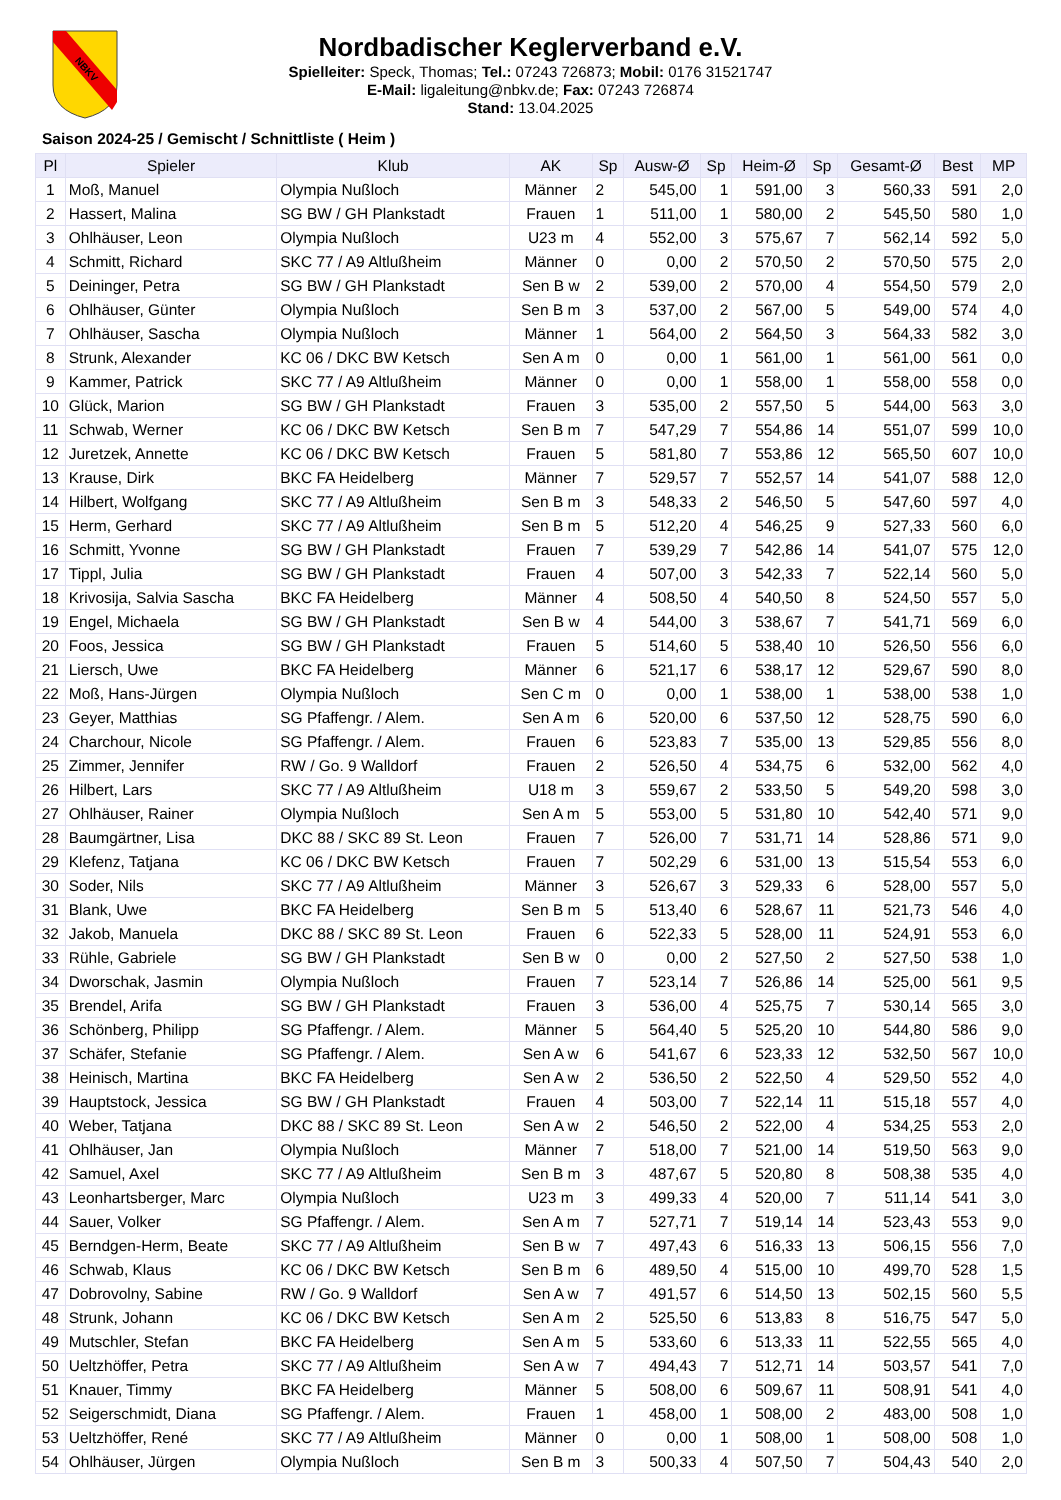NBKV
Nordbadischer Keglerverband e.V.
Spielleiter: Speck, Thomas; Tel.: 07243 726873; Mobil: 0176 31521747
E-Mail: ligaleitung@nbkv.de; Fax: 07243 726874
Stand: 13.04.2025
Saison 2024-25 / Gemischt / Schnittliste ( Heim )
| Pl | Spieler | Klub | AK | Sp | Ausw-Ø | Sp | Heim-Ø | Sp | Gesamt-Ø | Best | MP |
| --- | --- | --- | --- | --- | --- | --- | --- | --- | --- | --- | --- |
| 1 | Moß, Manuel | Olympia Nußloch | Männer | 2 | 545,00 | 1 | 591,00 | 3 | 560,33 | 591 | 2,0 |
| 2 | Hassert, Malina | SG BW / GH Plankstadt | Frauen | 1 | 511,00 | 1 | 580,00 | 2 | 545,50 | 580 | 1,0 |
| 3 | Ohlhäuser, Leon | Olympia Nußloch | U23 m | 4 | 552,00 | 3 | 575,67 | 7 | 562,14 | 592 | 5,0 |
| 4 | Schmitt, Richard | SKC 77 / A9 Altlußheim | Männer | 0 | 0,00 | 2 | 570,50 | 2 | 570,50 | 575 | 2,0 |
| 5 | Deininger, Petra | SG BW / GH Plankstadt | Sen B w | 2 | 539,00 | 2 | 570,00 | 4 | 554,50 | 579 | 2,0 |
| 6 | Ohlhäuser, Günter | Olympia Nußloch | Sen B m | 3 | 537,00 | 2 | 567,00 | 5 | 549,00 | 574 | 4,0 |
| 7 | Ohlhäuser, Sascha | Olympia Nußloch | Männer | 1 | 564,00 | 2 | 564,50 | 3 | 564,33 | 582 | 3,0 |
| 8 | Strunk, Alexander | KC 06 / DKC BW Ketsch | Sen A m | 0 | 0,00 | 1 | 561,00 | 1 | 561,00 | 561 | 0,0 |
| 9 | Kammer, Patrick | SKC 77 / A9 Altlußheim | Männer | 0 | 0,00 | 1 | 558,00 | 1 | 558,00 | 558 | 0,0 |
| 10 | Glück, Marion | SG BW / GH Plankstadt | Frauen | 3 | 535,00 | 2 | 557,50 | 5 | 544,00 | 563 | 3,0 |
| 11 | Schwab, Werner | KC 06 / DKC BW Ketsch | Sen B m | 7 | 547,29 | 7 | 554,86 | 14 | 551,07 | 599 | 10,0 |
| 12 | Juretzek, Annette | KC 06 / DKC BW Ketsch | Frauen | 5 | 581,80 | 7 | 553,86 | 12 | 565,50 | 607 | 10,0 |
| 13 | Krause, Dirk | BKC FA Heidelberg | Männer | 7 | 529,57 | 7 | 552,57 | 14 | 541,07 | 588 | 12,0 |
| 14 | Hilbert, Wolfgang | SKC 77 / A9 Altlußheim | Sen B m | 3 | 548,33 | 2 | 546,50 | 5 | 547,60 | 597 | 4,0 |
| 15 | Herm, Gerhard | SKC 77 / A9 Altlußheim | Sen B m | 5 | 512,20 | 4 | 546,25 | 9 | 527,33 | 560 | 6,0 |
| 16 | Schmitt, Yvonne | SG BW / GH Plankstadt | Frauen | 7 | 539,29 | 7 | 542,86 | 14 | 541,07 | 575 | 12,0 |
| 17 | Tippl, Julia | SG BW / GH Plankstadt | Frauen | 4 | 507,00 | 3 | 542,33 | 7 | 522,14 | 560 | 5,0 |
| 18 | Krivosija, Salvia Sascha | BKC FA Heidelberg | Männer | 4 | 508,50 | 4 | 540,50 | 8 | 524,50 | 557 | 5,0 |
| 19 | Engel, Michaela | SG BW / GH Plankstadt | Sen B w | 4 | 544,00 | 3 | 538,67 | 7 | 541,71 | 569 | 6,0 |
| 20 | Foos, Jessica | SG BW / GH Plankstadt | Frauen | 5 | 514,60 | 5 | 538,40 | 10 | 526,50 | 556 | 6,0 |
| 21 | Liersch, Uwe | BKC FA Heidelberg | Männer | 6 | 521,17 | 6 | 538,17 | 12 | 529,67 | 590 | 8,0 |
| 22 | Moß, Hans-Jürgen | Olympia Nußloch | Sen C m | 0 | 0,00 | 1 | 538,00 | 1 | 538,00 | 538 | 1,0 |
| 23 | Geyer, Matthias | SG Pfaffengr. / Alem. | Sen A m | 6 | 520,00 | 6 | 537,50 | 12 | 528,75 | 590 | 6,0 |
| 24 | Charchour, Nicole | SG Pfaffengr. / Alem. | Frauen | 6 | 523,83 | 7 | 535,00 | 13 | 529,85 | 556 | 8,0 |
| 25 | Zimmer, Jennifer | RW / Go. 9 Walldorf | Frauen | 2 | 526,50 | 4 | 534,75 | 6 | 532,00 | 562 | 4,0 |
| 26 | Hilbert, Lars | SKC 77 / A9 Altlußheim | U18 m | 3 | 559,67 | 2 | 533,50 | 5 | 549,20 | 598 | 3,0 |
| 27 | Ohlhäuser, Rainer | Olympia Nußloch | Sen A m | 5 | 553,00 | 5 | 531,80 | 10 | 542,40 | 571 | 9,0 |
| 28 | Baumgärtner, Lisa | DKC 88 / SKC 89 St. Leon | Frauen | 7 | 526,00 | 7 | 531,71 | 14 | 528,86 | 571 | 9,0 |
| 29 | Klefenz, Tatjana | KC 06 / DKC BW Ketsch | Frauen | 7 | 502,29 | 6 | 531,00 | 13 | 515,54 | 553 | 6,0 |
| 30 | Soder, Nils | SKC 77 / A9 Altlußheim | Männer | 3 | 526,67 | 3 | 529,33 | 6 | 528,00 | 557 | 5,0 |
| 31 | Blank, Uwe | BKC FA Heidelberg | Sen B m | 5 | 513,40 | 6 | 528,67 | 11 | 521,73 | 546 | 4,0 |
| 32 | Jakob, Manuela | DKC 88 / SKC 89 St. Leon | Frauen | 6 | 522,33 | 5 | 528,00 | 11 | 524,91 | 553 | 6,0 |
| 33 | Rühle, Gabriele | SG BW / GH Plankstadt | Sen B w | 0 | 0,00 | 2 | 527,50 | 2 | 527,50 | 538 | 1,0 |
| 34 | Dworschak, Jasmin | Olympia Nußloch | Frauen | 7 | 523,14 | 7 | 526,86 | 14 | 525,00 | 561 | 9,5 |
| 35 | Brendel, Arifa | SG BW / GH Plankstadt | Frauen | 3 | 536,00 | 4 | 525,75 | 7 | 530,14 | 565 | 3,0 |
| 36 | Schönberg, Philipp | SG Pfaffengr. / Alem. | Männer | 5 | 564,40 | 5 | 525,20 | 10 | 544,80 | 586 | 9,0 |
| 37 | Schäfer, Stefanie | SG Pfaffengr. / Alem. | Sen A w | 6 | 541,67 | 6 | 523,33 | 12 | 532,50 | 567 | 10,0 |
| 38 | Heinisch, Martina | BKC FA Heidelberg | Sen A w | 2 | 536,50 | 2 | 522,50 | 4 | 529,50 | 552 | 4,0 |
| 39 | Hauptstock, Jessica | SG BW / GH Plankstadt | Frauen | 4 | 503,00 | 7 | 522,14 | 11 | 515,18 | 557 | 4,0 |
| 40 | Weber, Tatjana | DKC 88 / SKC 89 St. Leon | Sen A w | 2 | 546,50 | 2 | 522,00 | 4 | 534,25 | 553 | 2,0 |
| 41 | Ohlhäuser, Jan | Olympia Nußloch | Männer | 7 | 518,00 | 7 | 521,00 | 14 | 519,50 | 563 | 9,0 |
| 42 | Samuel, Axel | SKC 77 / A9 Altlußheim | Sen B m | 3 | 487,67 | 5 | 520,80 | 8 | 508,38 | 535 | 4,0 |
| 43 | Leonhartsberger, Marc | Olympia Nußloch | U23 m | 3 | 499,33 | 4 | 520,00 | 7 | 511,14 | 541 | 3,0 |
| 44 | Sauer, Volker | SG Pfaffengr. / Alem. | Sen A m | 7 | 527,71 | 7 | 519,14 | 14 | 523,43 | 553 | 9,0 |
| 45 | Berndgen-Herm, Beate | SKC 77 / A9 Altlußheim | Sen B w | 7 | 497,43 | 6 | 516,33 | 13 | 506,15 | 556 | 7,0 |
| 46 | Schwab, Klaus | KC 06 / DKC BW Ketsch | Sen B m | 6 | 489,50 | 4 | 515,00 | 10 | 499,70 | 528 | 1,5 |
| 47 | Dobrovolny, Sabine | RW / Go. 9 Walldorf | Sen A w | 7 | 491,57 | 6 | 514,50 | 13 | 502,15 | 560 | 5,5 |
| 48 | Strunk, Johann | KC 06 / DKC BW Ketsch | Sen A m | 2 | 525,50 | 6 | 513,83 | 8 | 516,75 | 547 | 5,0 |
| 49 | Mutschler, Stefan | BKC FA Heidelberg | Sen A m | 5 | 533,60 | 6 | 513,33 | 11 | 522,55 | 565 | 4,0 |
| 50 | Ueltzhöffer, Petra | SKC 77 / A9 Altlußheim | Sen A w | 7 | 494,43 | 7 | 512,71 | 14 | 503,57 | 541 | 7,0 |
| 51 | Knauer, Timmy | BKC FA Heidelberg | Männer | 5 | 508,00 | 6 | 509,67 | 11 | 508,91 | 541 | 4,0 |
| 52 | Seigerschmidt, Diana | SG Pfaffengr. / Alem. | Frauen | 1 | 458,00 | 1 | 508,00 | 2 | 483,00 | 508 | 1,0 |
| 53 | Ueltzhöffer, René | SKC 77 / A9 Altlußheim | Männer | 0 | 0,00 | 1 | 508,00 | 1 | 508,00 | 508 | 1,0 |
| 54 | Ohlhäuser, Jürgen | Olympia Nußloch | Sen B m | 3 | 500,33 | 4 | 507,50 | 7 | 504,43 | 540 | 2,0 |